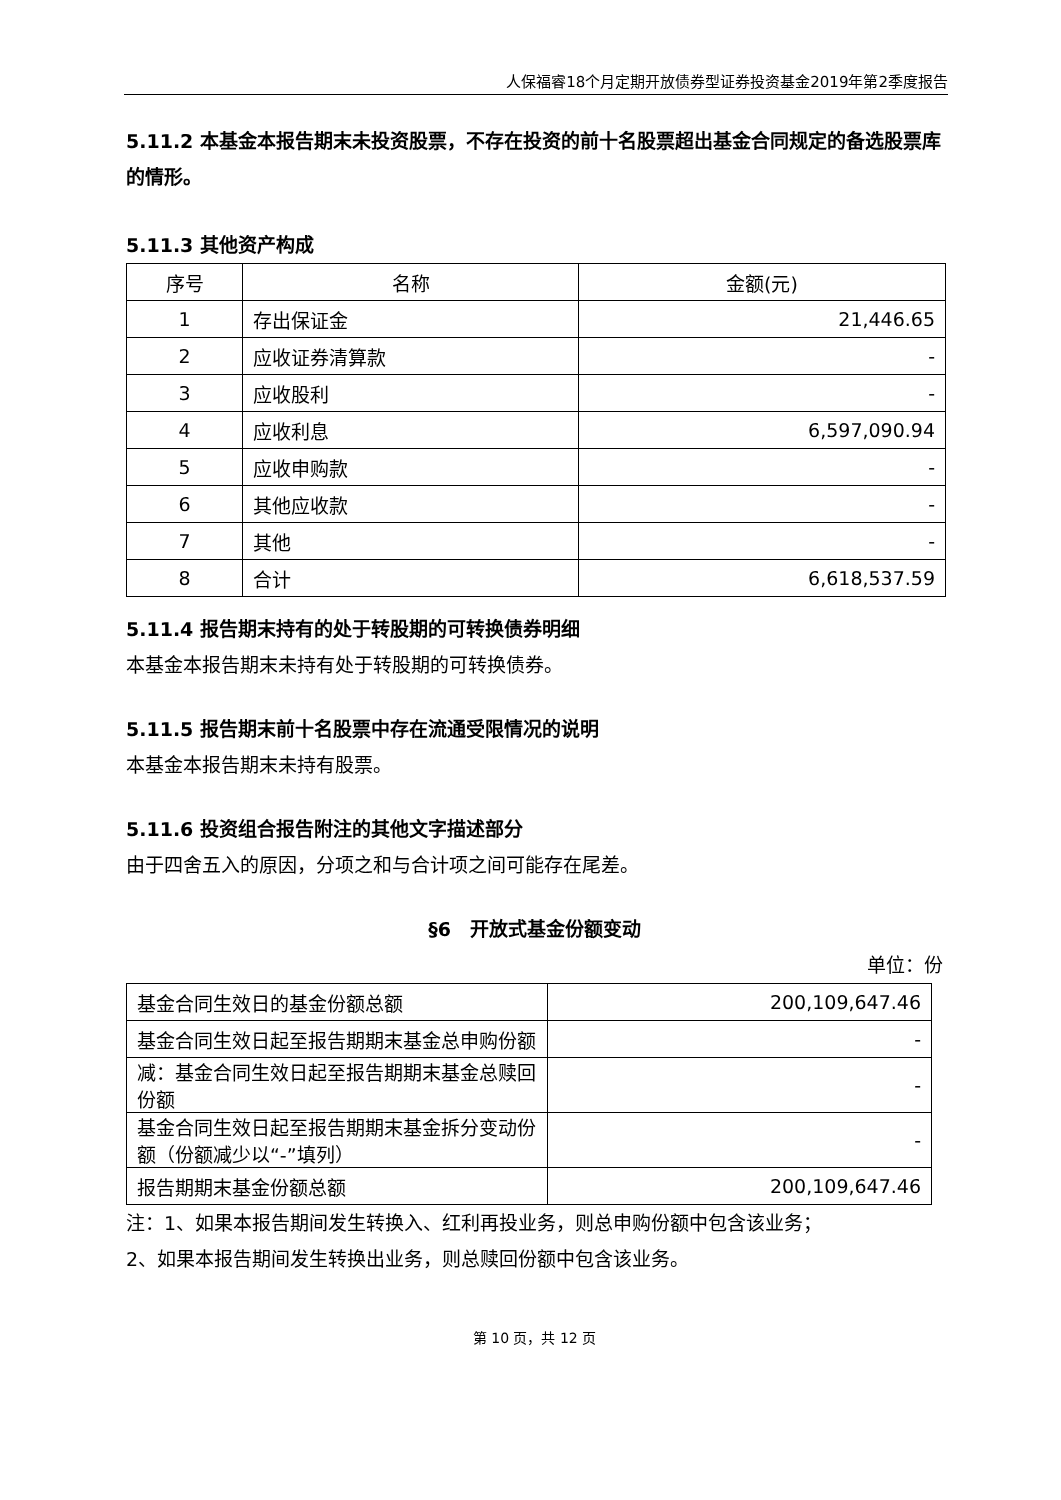人保福睿18个月定期开放债券型证券投资基金2019年第2季度报告
5.11.2 本基金本报告期末未投资股票，不存在投资的前十名股票超出基金合同规定的备选股票库的情形。
5.11.3 其他资产构成
| 序号 | 名称 | 金额(元) |
| --- | --- | --- |
| 1 | 存出保证金 | 21,446.65 |
| 2 | 应收证券清算款 | - |
| 3 | 应收股利 | - |
| 4 | 应收利息 | 6,597,090.94 |
| 5 | 应收申购款 | - |
| 6 | 其他应收款 | - |
| 7 | 其他 | - |
| 8 | 合计 | 6,618,537.59 |
5.11.4 报告期末持有的处于转股期的可转换债券明细
本基金本报告期末未持有处于转股期的可转换债券。
5.11.5 报告期末前十名股票中存在流通受限情况的说明
本基金本报告期末未持有股票。
5.11.6 投资组合报告附注的其他文字描述部分
由于四舍五入的原因，分项之和与合计项之间可能存在尾差。
§6　开放式基金份额变动
单位：份
| 基金合同生效日的基金份额总额 | 200,109,647.46 |
| 基金合同生效日起至报告期期末基金总申购份额 | - |
| 减：基金合同生效日起至报告期期末基金总赎回份额 | - |
| 基金合同生效日起至报告期期末基金拆分变动份额（份额减少以“-”填列） | - |
| 报告期期末基金份额总额 | 200,109,647.46 |
注：1、如果本报告期间发生转换入、红利再投业务，则总申购份额中包含该业务；
2、如果本报告期间发生转换出业务，则总赎回份额中包含该业务。
第 10 页，共 12 页